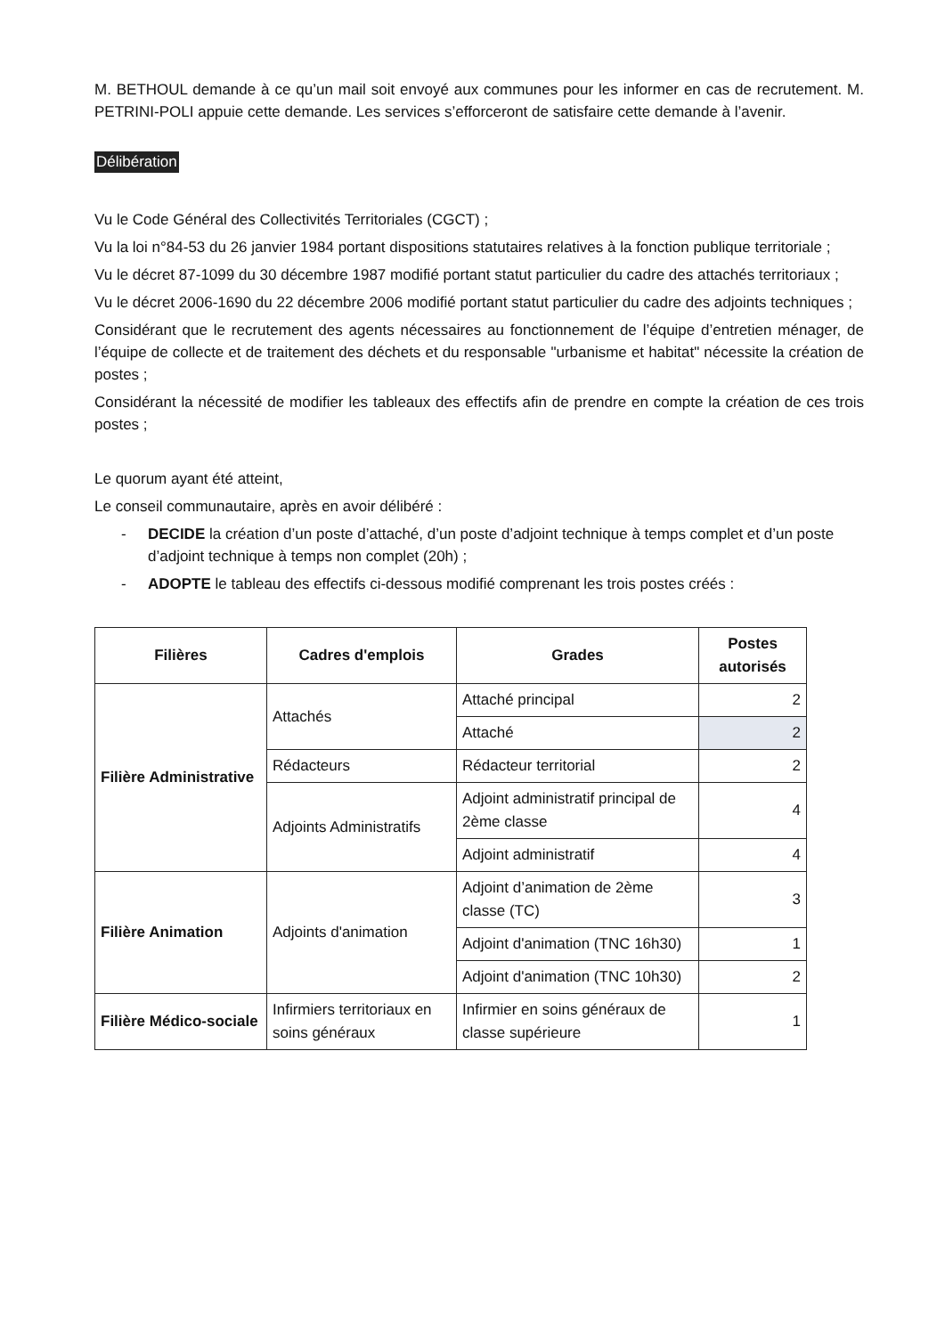M. BETHOUL demande à ce qu’un mail soit envoyé aux communes pour les informer en cas de recrutement. M. PETRINI-POLI appuie cette demande. Les services s’efforceront de satisfaire cette demande à l’avenir.
Délibération
Vu le Code Général des Collectivités Territoriales (CGCT) ;
Vu la loi n°84-53 du 26 janvier 1984 portant dispositions statutaires relatives à la fonction publique territoriale ;
Vu le décret 87-1099 du 30 décembre 1987 modifié portant statut particulier du cadre des attachés territoriaux ;
Vu le décret 2006-1690 du 22 décembre 2006 modifié portant statut particulier du cadre des adjoints techniques ;
Considérant que le recrutement des agents nécessaires au fonctionnement de l’équipe d’entretien ménager, de l’équipe de collecte et de traitement des déchets et du responsable "urbanisme et habitat" nécessite la création de postes ;
Considérant la nécessité de modifier les tableaux des effectifs afin de prendre en compte la création de ces trois postes ;
Le quorum ayant été atteint,
Le conseil communautaire, après en avoir délibéré :
- DECIDE la création d’un poste d’attaché, d’un poste d’adjoint technique à temps complet et d’un poste d’adjoint technique à temps non complet (20h) ;
- ADOPTE le tableau des effectifs ci-dessous modifié comprenant les trois postes créés :
| Filières | Cadres d'emplois | Grades | Postes autorisés |
| --- | --- | --- | --- |
| Filière Administrative | Attachés | Attaché principal | 2 |
| | | Attaché | 2 |
| | Rédacteurs | Rédacteur territorial | 2 |
| | Adjoints Administratifs | Adjoint administratif principal de 2ème classe | 4 |
| | | Adjoint administratif | 4 |
| Filière Animation | Adjoints d'animation | Adjoint d’animation de 2ème classe (TC) | 3 |
| | | Adjoint d'animation (TNC 16h30) | 1 |
| | | Adjoint d'animation (TNC 10h30) | 2 |
| Filière Médico-sociale | Infirmiers territoriaux en soins généraux | Infirmier en soins généraux de classe supérieure | 1 |